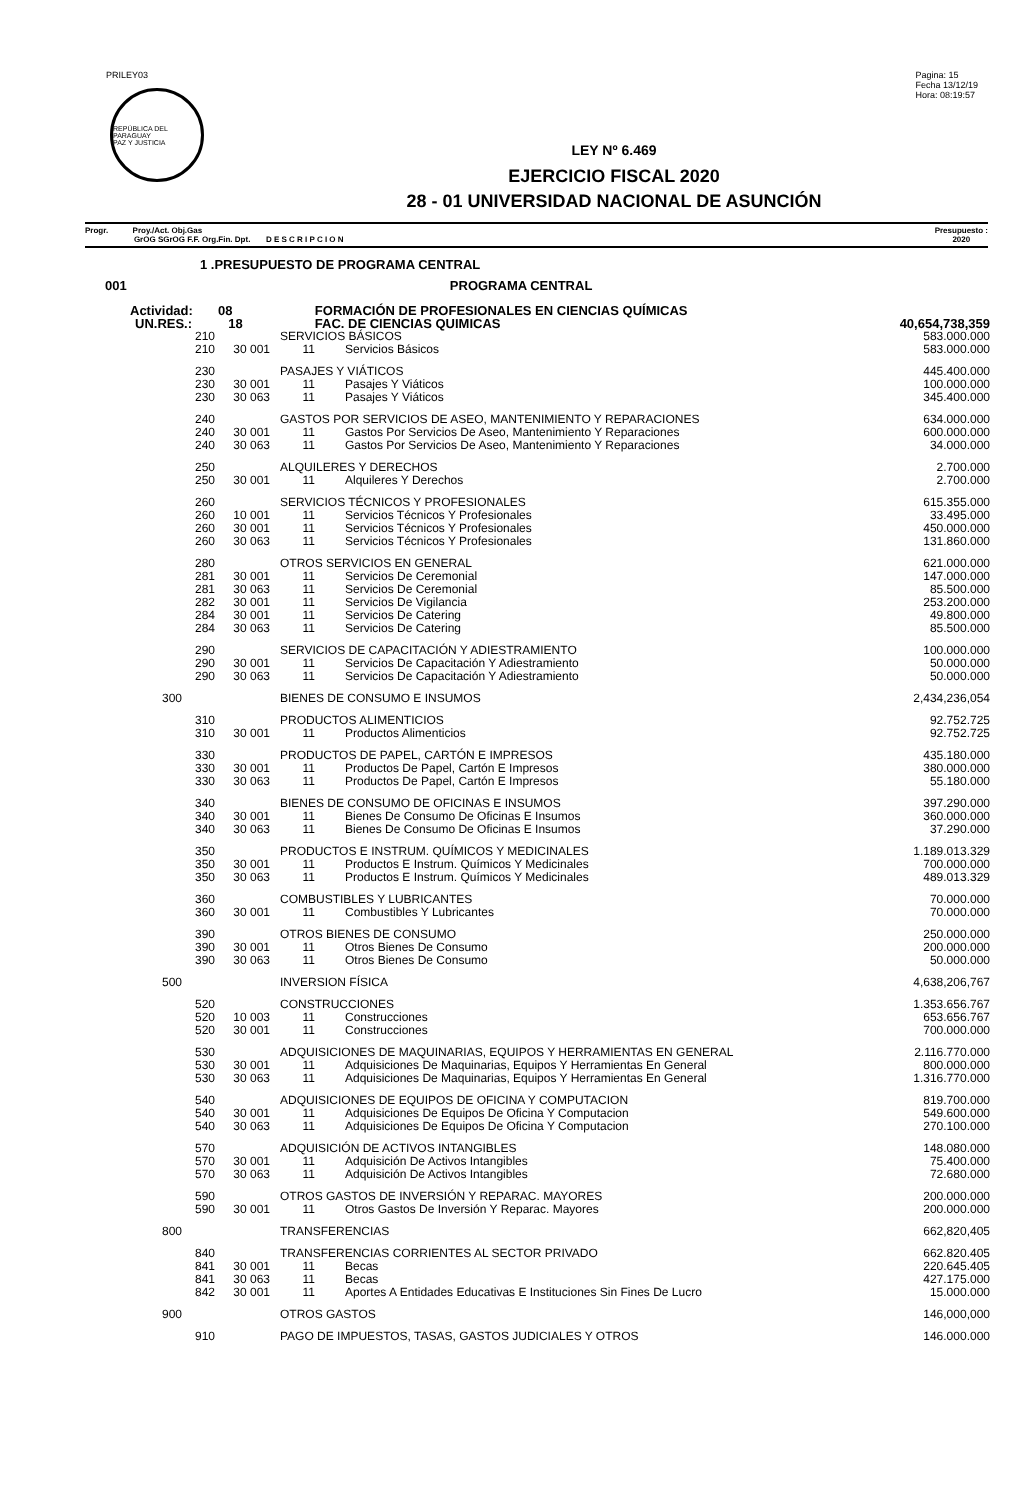PRILEY03
REPÚBLICA DEL PARAGUAY
PAZ Y JUSTICIA
Pagina: 15
Fecha 13/12/19
Hora: 08:19:57
LEY Nº 6.469
EJERCICIO FISCAL 2020
28 - 01 UNIVERSIDAD NACIONAL DE ASUNCIÓN
Progr. Proy./Act. Obj.Gas
GrOG SGrOG F.F. Org.Fin. Dpt. D E S C R I P C I O N
Presupuesto :
2020
| 1 .PRESUPUESTO DE PROGRAMA CENTRAL | | | |
| 001 | PROGRAMA CENTRAL | | |
| Actividad: 08 | | FORMACIÓN DE PROFESIONALES EN CIENCIAS QUÍMICAS | |
| UN.RES.: 18 | | FAC. DE CIENCIAS QUIMICAS | 40,654,738,359 |
| 210 | | SERVICIOS BÁSICOS | | | 583.000.000 |
| 210 | 30 001 | 11 | | Servicios Básicos | 583.000.000 |
| 230 | | PASAJES Y VIÁTICOS | | | 445.400.000 |
| 230 | 30 001 | 11 | | Pasajes Y Viáticos | 100.000.000 |
| 230 | 30 063 | 11 | | Pasajes Y Viáticos | 345.400.000 |
| 240 | | GASTOS POR SERVICIOS DE ASEO, MANTENIMIENTO Y REPARACIONES | | | 634.000.000 |
| 240 | 30 001 | 11 | | Gastos Por Servicios De Aseo, Mantenimiento Y Reparaciones | 600.000.000 |
| 240 | 30 063 | 11 | | Gastos Por Servicios De Aseo, Mantenimiento Y Reparaciones | 34.000.000 |
| 250 | | ALQUILERES Y DERECHOS | | | 2.700.000 |
| 250 | 30 001 | 11 | | Alquileres Y Derechos | 2.700.000 |
| 260 | | SERVICIOS TÉCNICOS Y PROFESIONALES | | | 615.355.000 |
| 260 | 10 001 | 11 | | Servicios Técnicos Y Profesionales | 33.495.000 |
| 260 | 30 001 | 11 | | Servicios Técnicos Y Profesionales | 450.000.000 |
| 260 | 30 063 | 11 | | Servicios Técnicos Y Profesionales | 131.860.000 |
| 280 | | OTROS SERVICIOS EN GENERAL | | | 621.000.000 |
| 281 | 30 001 | 11 | | Servicios De Ceremonial | 147.000.000 |
| 281 | 30 063 | 11 | | Servicios De Ceremonial | 85.500.000 |
| 282 | 30 001 | 11 | | Servicios De Vigilancia | 253.200.000 |
| 284 | 30 001 | 11 | | Servicios De Catering | 49.800.000 |
| 284 | 30 063 | 11 | | Servicios De Catering | 85.500.000 |
| 290 | | SERVICIOS DE CAPACITACIÓN Y ADIESTRAMIENTO | | | 100.000.000 |
| 290 | 30 001 | 11 | | Servicios De Capacitación Y Adiestramiento | 50.000.000 |
| 290 | 30 063 | 11 | | Servicios De Capacitación Y Adiestramiento | 50.000.000 |
| 300 | | BIENES DE CONSUMO E INSUMOS | | | 2,434,236,054 |
| 310 | | PRODUCTOS ALIMENTICIOS | | | 92.752.725 |
| 310 | 30 001 | 11 | | Productos Alimenticios | 92.752.725 |
| 330 | | PRODUCTOS DE PAPEL, CARTÓN E IMPRESOS | | | 435.180.000 |
| 330 | 30 001 | 11 | | Productos De Papel, Cartón E Impresos | 380.000.000 |
| 330 | 30 063 | 11 | | Productos De Papel, Cartón E Impresos | 55.180.000 |
| 340 | | BIENES DE CONSUMO DE OFICINAS E INSUMOS | | | 397.290.000 |
| 340 | 30 001 | 11 | | Bienes De Consumo De Oficinas E Insumos | 360.000.000 |
| 340 | 30 063 | 11 | | Bienes De Consumo De Oficinas E Insumos | 37.290.000 |
| 350 | | PRODUCTOS E INSTRUM. QUÍMICOS Y MEDICINALES | | | 1.189.013.329 |
| 350 | 30 001 | 11 | | Productos E Instrum. Químicos Y Medicinales | 700.000.000 |
| 350 | 30 063 | 11 | | Productos E Instrum. Químicos Y Medicinales | 489.013.329 |
| 360 | | COMBUSTIBLES Y LUBRICANTES | | | 70.000.000 |
| 360 | 30 001 | 11 | | Combustibles Y Lubricantes | 70.000.000 |
| 390 | | OTROS BIENES DE CONSUMO | | | 250.000.000 |
| 390 | 30 001 | 11 | | Otros Bienes De Consumo | 200.000.000 |
| 390 | 30 063 | 11 | | Otros Bienes De Consumo | 50.000.000 |
| 500 | | INVERSION FÍSICA | | | 4,638,206,767 |
| 520 | | CONSTRUCCIONES | | | 1.353.656.767 |
| 520 | 10 003 | 11 | | Construcciones | 653.656.767 |
| 520 | 30 001 | 11 | | Construcciones | 700.000.000 |
| 530 | | ADQUISICIONES DE MAQUINARIAS, EQUIPOS Y HERRAMIENTAS EN GENERAL | | | 2.116.770.000 |
| 530 | 30 001 | 11 | | Adquisiciones De Maquinarias, Equipos Y Herramientas En General | 800.000.000 |
| 530 | 30 063 | 11 | | Adquisiciones De Maquinarias, Equipos Y Herramientas En General | 1.316.770.000 |
| 540 | | ADQUISICIONES DE EQUIPOS DE OFICINA Y COMPUTACION | | | 819.700.000 |
| 540 | 30 001 | 11 | | Adquisiciones De Equipos De Oficina Y Computacion | 549.600.000 |
| 540 | 30 063 | 11 | | Adquisiciones De Equipos De Oficina Y Computacion | 270.100.000 |
| 570 | | ADQUISICIÓN DE ACTIVOS INTANGIBLES | | | 148.080.000 |
| 570 | 30 001 | 11 | | Adquisición De Activos Intangibles | 75.400.000 |
| 570 | 30 063 | 11 | | Adquisición De Activos Intangibles | 72.680.000 |
| 590 | | OTROS GASTOS DE INVERSIÓN Y REPARAC. MAYORES | | | 200.000.000 |
| 590 | 30 001 | 11 | | Otros Gastos De Inversión Y Reparac. Mayores | 200.000.000 |
| 800 | | TRANSFERENCIAS | | | 662,820,405 |
| 840 | | TRANSFERENCIAS CORRIENTES AL SECTOR PRIVADO | | | 662.820.405 |
| 841 | 30 001 | 11 | | Becas | 220.645.405 |
| 841 | 30 063 | 11 | | Becas | 427.175.000 |
| 842 | 30 001 | 11 | | Aportes A Entidades Educativas E Instituciones Sin Fines De Lucro | 15.000.000 |
| 900 | | OTROS GASTOS | | | 146,000,000 |
| 910 | | PAGO DE IMPUESTOS, TASAS, GASTOS JUDICIALES Y OTROS | | | 146.000.000 |